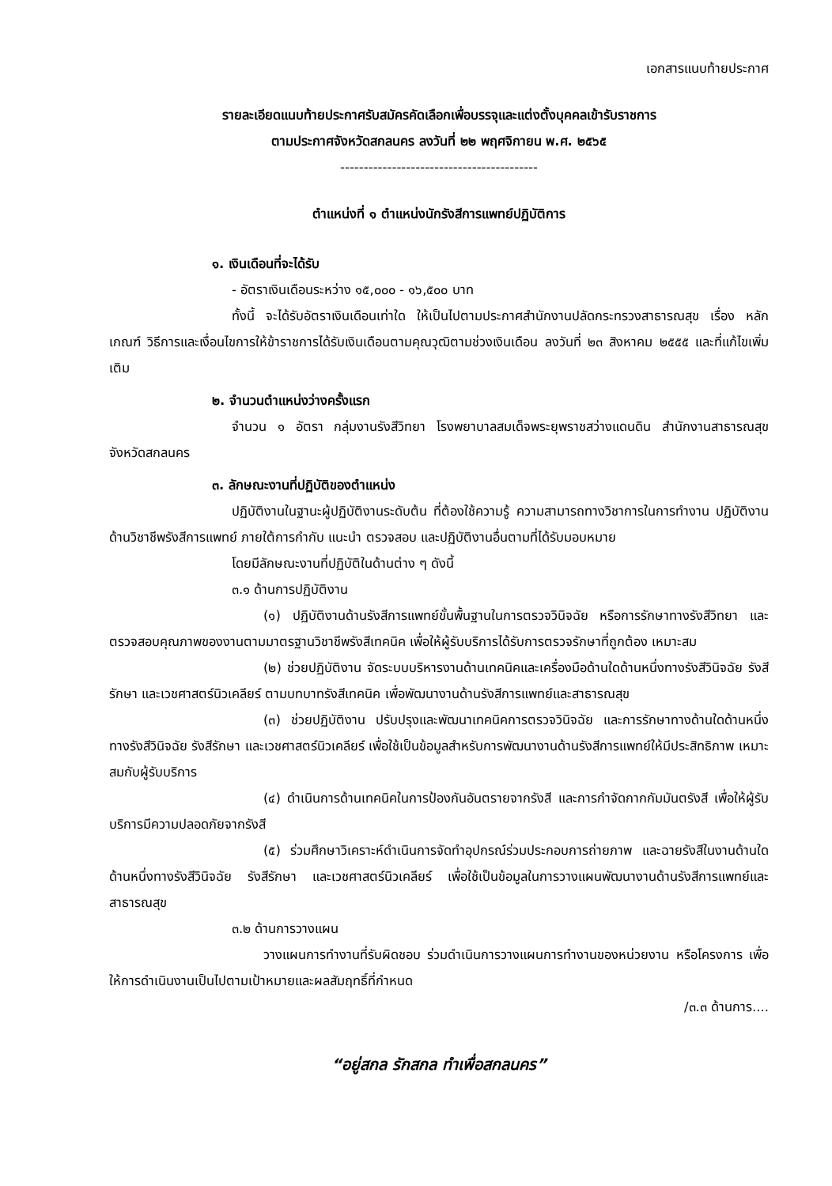เอกสารแนบท้ายประกาศ
รายละเอียดแนบท้ายประกาศรับสมัครคัดเลือกเพื่อบรรจุและแต่งตั้งบุคคลเข้ารับราชการ
ตามประกาศจังหวัดสกลนคร ลงวันที่ ๒๒ พฤศจิกายน พ.ศ. ๒๕๖๕
------------------------------------------
ตำแหน่งที่ ๑ ตำแหน่งนักรังสีการแพทย์ปฏิบัติการ
๑. เงินเดือนที่จะได้รับ
- อัตราเงินเดือนระหว่าง ๑๕,๐๐๐ - ๑๖,๕๐๐ บาท
ทั้งนี้ จะได้รับอัตราเงินเดือนเท่าใด ให้เป็นไปตามประกาศสำนักงานปลัดกระทรวงสาธารณสุข เรื่อง หลักเกณฑ์ วิธีการและเงื่อนไขการให้ข้าราชการได้รับเงินเดือนตามคุณวุฒิตามช่วงเงินเดือน ลงวันที่ ๒๓ สิงหาคม ๒๕๕๕ และที่แก้ไขเพิ่มเติม
๒. จำนวนตำแหน่งว่างครั้งแรก
จำนวน ๑ อัตรา กลุ่มงานรังสีวิทยา โรงพยาบาลสมเด็จพระยุพราชสว่างแดนดิน สำนักงานสาธารณสุขจังหวัดสกลนคร
๓. ลักษณะงานที่ปฏิบัติของตำแหน่ง
ปฏิบัติงานในฐานะผู้ปฏิบัติงานระดับต้น ที่ต้องใช้ความรู้ ความสามารถทางวิชาการในการทำงาน ปฏิบัติงานด้านวิชาชีพรังสีการแพทย์ ภายใต้การกำกับ แนะนำ ตรวจสอบ และปฏิบัติงานอื่นตามที่ได้รับมอบหมาย
โดยมีลักษณะงานที่ปฏิบัติในด้านต่าง ๆ ดังนี้
๓.๑ ด้านการปฏิบัติงาน
(๑) ปฏิบัติงานด้านรังสีการแพทย์ขั้นพื้นฐานในการตรวจวินิจฉัย หรือการรักษาทางรังสีวิทยา และตรวจสอบคุณภาพของงานตามมาตรฐานวิชาชีพรังสีเทคนิค เพื่อให้ผู้รับบริการได้รับการตรวจรักษาที่ถูกต้อง เหมาะสม
(๒) ช่วยปฏิบัติงาน จัดระบบบริหารงานด้านเทคนิคและเครื่องมือด้านใดด้านหนึ่งทางรังสีวินิจฉัย รังสีรักษา และเวชศาสตร์นิวเคลียร์ ตามบทบาทรังสีเทคนิค เพื่อพัฒนางานด้านรังสีการแพทย์และสาธารณสุข
(๓) ช่วยปฏิบัติงาน ปรับปรุงและพัฒนาเทคนิคการตรวจวินิจฉัย และการรักษาทางด้านใดด้านหนึ่งทางรังสีวินิจฉัย รังสีรักษา และเวชศาสตร์นิวเคลียร์ เพื่อใช้เป็นข้อมูลสำหรับการพัฒนางานด้านรังสีการแพทย์ให้มีประสิทธิภาพ เหมาะสมกับผู้รับบริการ
(๔) ดำเนินการด้านเทคนิคในการป้องกันอันตรายจากรังสี และการกำจัดกากกัมมันตรังสี เพื่อให้ผู้รับบริการมีความปลอดภัยจากรังสี
(๕) ร่วมศึกษาวิเคราะห์ดำเนินการจัดทำอุปกรณ์ร่วมประกอบการถ่ายภาพ และฉายรังสีในงานด้านใดด้านหนึ่งทางรังสีวินิจฉัย รังสีรักษา และเวชศาสตร์นิวเคลียร์ เพื่อใช้เป็นข้อมูลในการวางแผนพัฒนางานด้านรังสีการแพทย์และสาธารณสุข
๓.๒ ด้านการวางแผน
วางแผนการทำงานที่รับผิดชอบ ร่วมดำเนินการวางแผนการทำงานของหน่วยงาน หรือโครงการ เพื่อให้การดำเนินงานเป็นไปตามเป้าหมายและผลสัมฤทธิ์ที่กำหนด
/๓.๓ ด้านการ....
“อยู่สกล รักสกล ทำเพื่อสกลนคร”